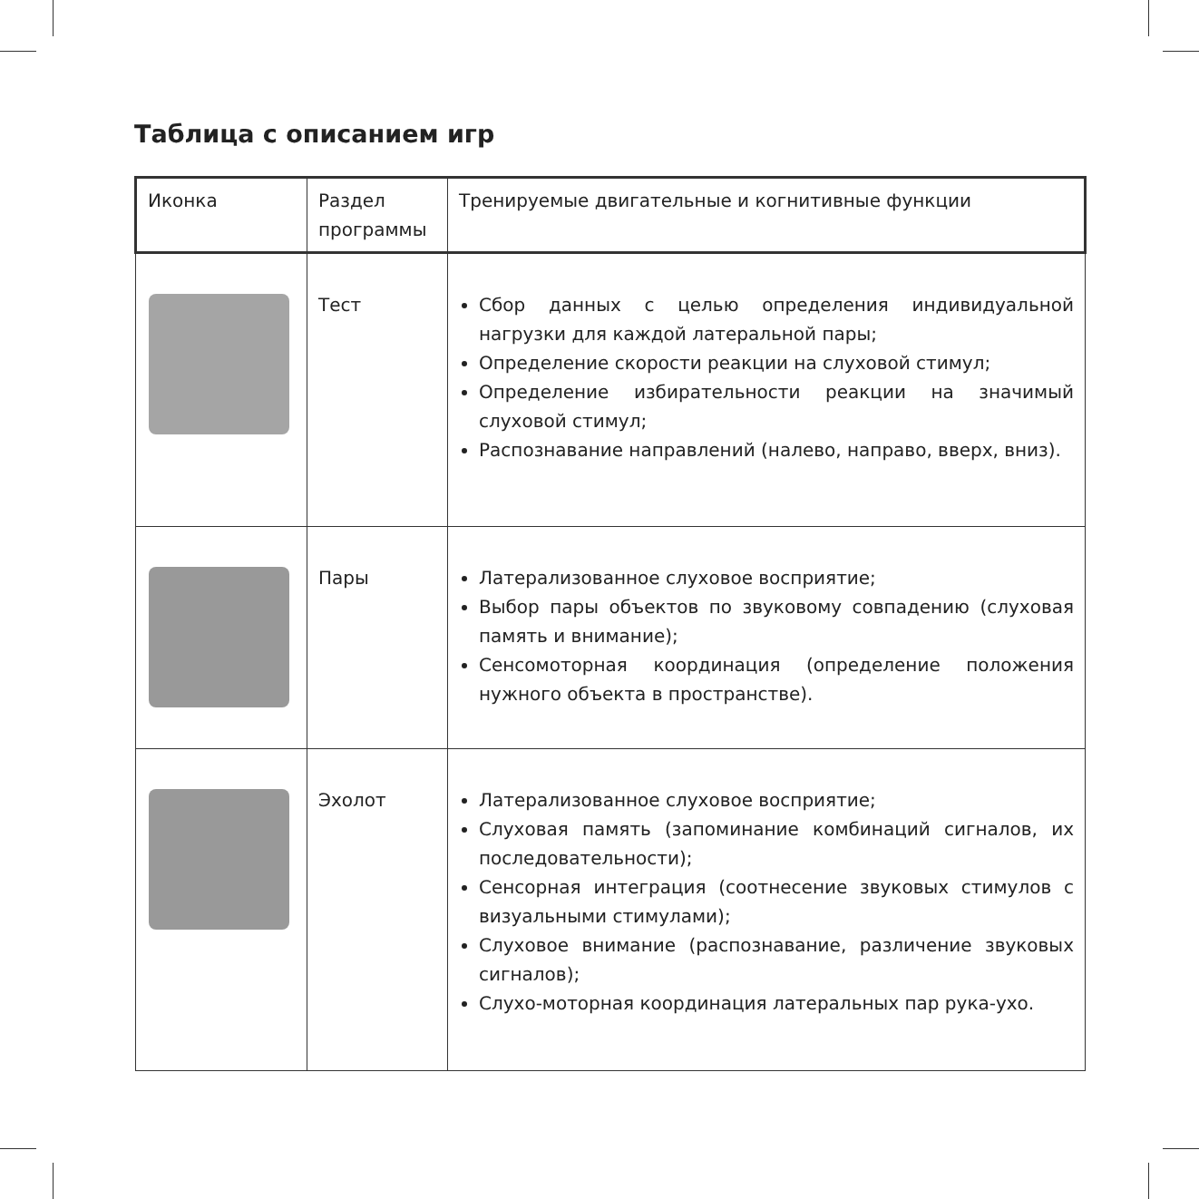Таблица с описанием игр
| Иконка | Раздел программы | Тренируемые двигательные и когнитивные функции |
| --- | --- | --- |
| | Тест | Сбор данных с целью определения индивидуальной нагрузки для каждой латеральной пары; Определение скорости реакции на слуховой стимул; Определение избирательности реакции на значимый слуховой стимул; Распознавание направлений (налево, направо, вверх, вниз). |
| | Пары | Латерализованное слуховое восприятие; Выбор пары объектов по звуковому совпадению (слуховая память и внимание); Сенсомоторная координация (определение положения нужного объекта в пространстве). |
| | Эхолот | Латерализованное слуховое восприятие; Слуховая память (запоминание комбинаций сигналов, их последовательности); Сенсорная интеграция (соотнесение звуковых стимулов с визуальными стимулами); Слуховое внимание (распознавание, различение звуковых сигналов); Слухо-моторная координация латеральных пар рука-ухо. |